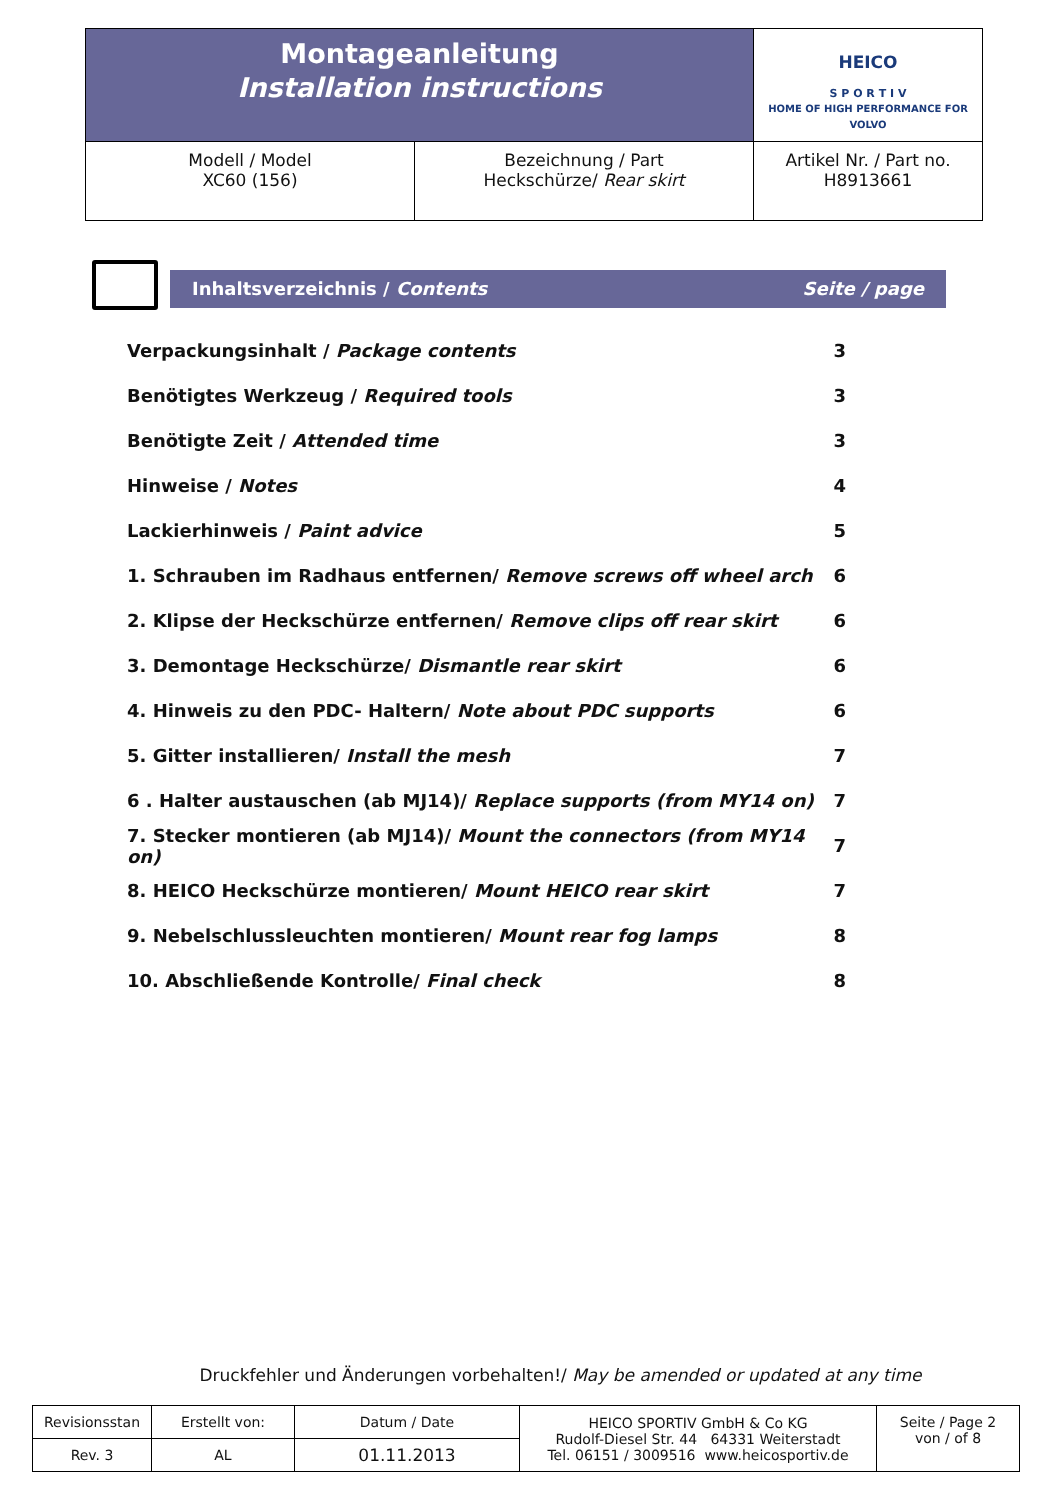| Montageanleitung Installation instructions | | HEICO S P O R T I V HOME OF HIGH PERFORMANCE FOR VOLVO |
| Modell / Model XC60 (156) | Bezeichnung / Part Heckschürze/ Rear skirt | Artikel Nr. / Part no. H8913661 |
Inhaltsverzeichnis / Contents Seite / page
| Verpackungsinhalt / Package contents | 3 |
| Benötigtes Werkzeug / Required tools | 3 |
| Benötigte Zeit / Attended time | 3 |
| Hinweise / Notes | 4 |
| Lackierhinweis / Paint advice | 5 |
| 1. Schrauben im Radhaus entfernen/ Remove screws off wheel arch | 6 |
| 2. Klipse der Heckschürze entfernen/ Remove clips off rear skirt | 6 |
| 3. Demontage Heckschürze/ Dismantle rear skirt | 6 |
| 4. Hinweis zu den PDC- Haltern/ Note about PDC supports | 6 |
| 5. Gitter installieren/ Install the mesh | 7 |
| 6 . Halter austauschen (ab MJ14)/ Replace supports (from MY14 on) | 7 |
| 7. Stecker montieren (ab MJ14)/ Mount the connectors (from MY14 on) | 7 |
| 8. HEICO Heckschürze montieren/ Mount HEICO rear skirt | 7 |
| 9. Nebelschlussleuchten montieren/ Mount rear fog lamps | 8 |
| 10. Abschließende Kontrolle/ Final check | 8 |
Druckfehler und Änderungen vorbehalten!/ May be amended or updated at any time
| Revisionsstan | Erstellt von: | Datum / Date | HEICO SPORTIV GmbH & Co KG Rudolf-Diesel Str. 44 64331 Weiterstadt Tel. 06151 / 3009516 www.heicosportiv.de | Seite / Page 2 von / of 8 |
| Rev. 3 | AL | 01.11.2013 | | |